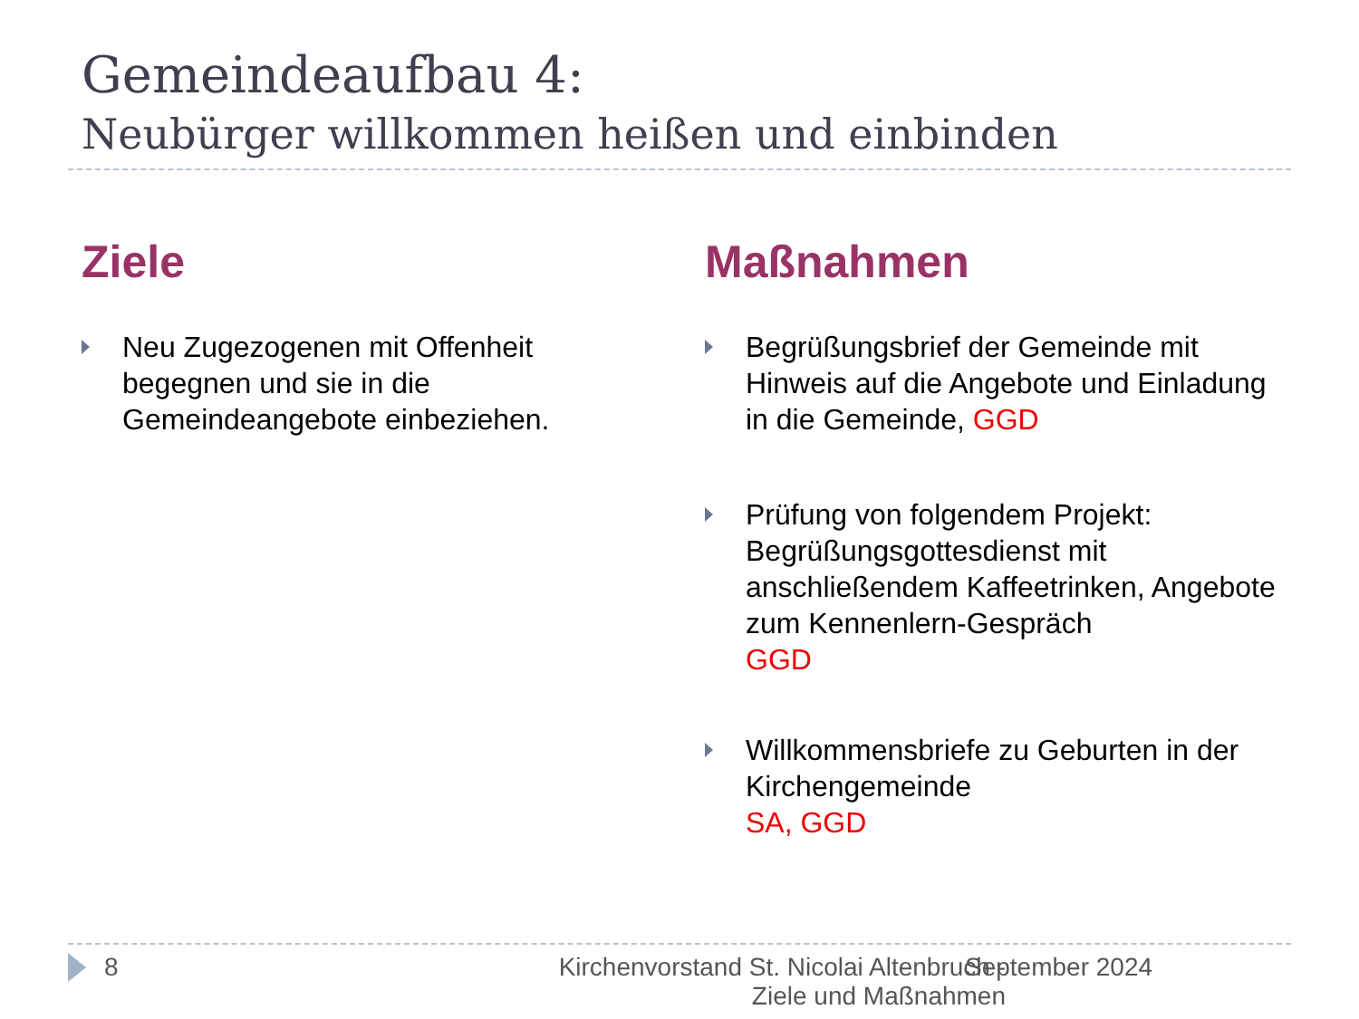Gemeindeaufbau 4:
Neubürger willkommen heißen und einbinden
Ziele
Neu Zugezogenen mit Offenheit begegnen und sie in die Gemeindeangebote einbeziehen.
Maßnahmen
Begrüßungsbrief der Gemeinde mit Hinweis auf die Angebote und Einladung in die Gemeinde, GGD
Prüfung von folgendem Projekt: Begrüßungsgottesdienst mit anschließendem Kaffeetrinken, Angebote zum Kennenlern-Gespräch
GGD
Willkommensbriefe zu Geburten in der Kirchengemeinde
SA, GGD
8 Kirchenvorstand St. Nicolai Altenbruch -
Ziele und Maßnahmen
September 2024